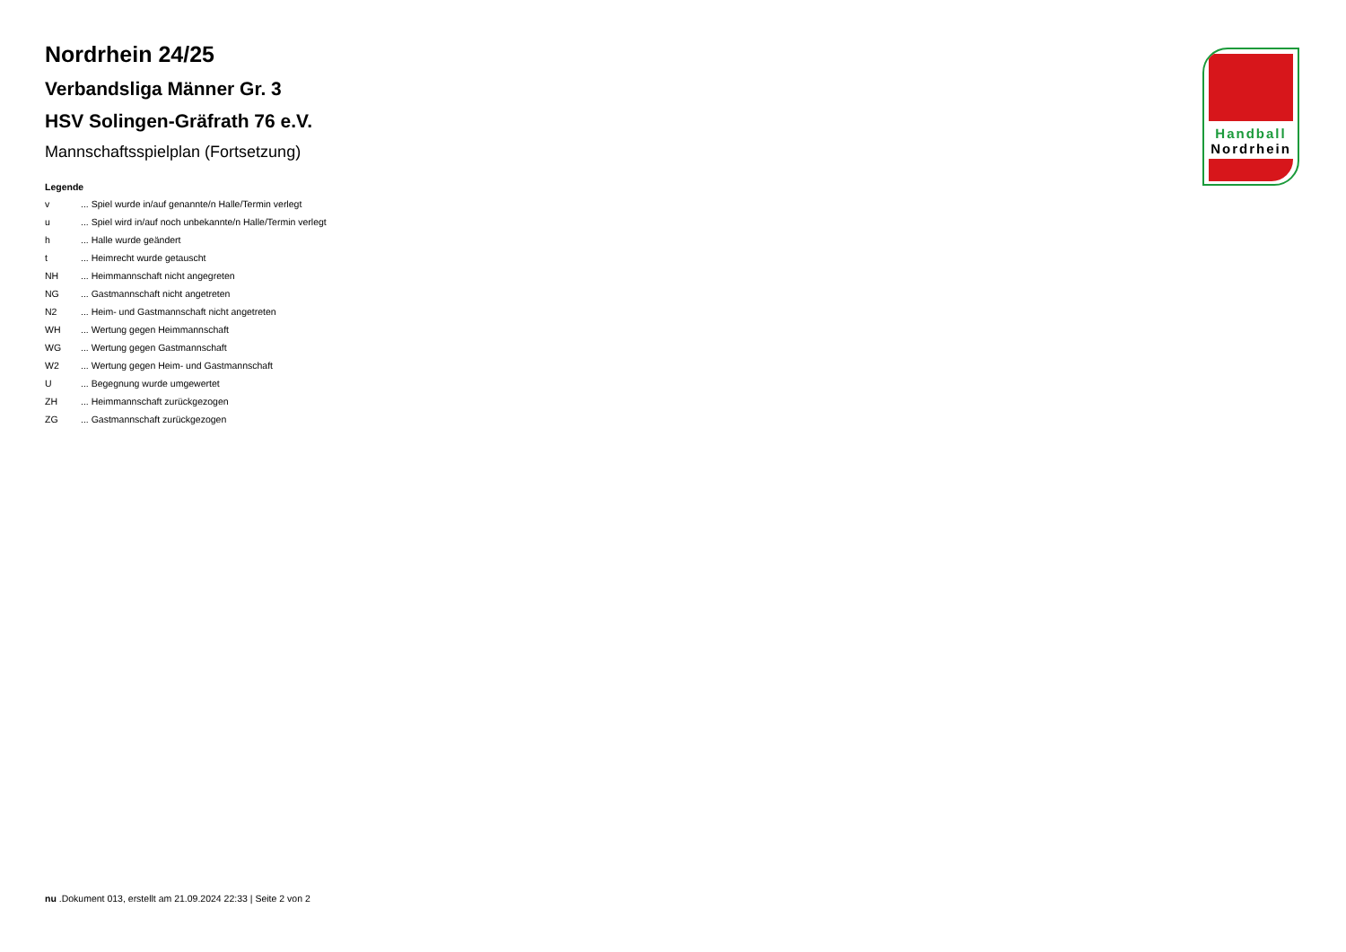Nordrhein 24/25
Verbandsliga Männer Gr. 3
HSV Solingen-Gräfrath 76 e.V.
Mannschaftsspielplan (Fortsetzung)
Legende
| v | ... Spiel wurde in/auf genannte/n Halle/Termin verlegt |
| u | ... Spiel wird in/auf noch unbekannte/n Halle/Termin verlegt |
| h | ... Halle wurde geändert |
| t | ... Heimrecht wurde getauscht |
| NH | ... Heimmannschaft nicht angegreten |
| NG | ... Gastmannschaft nicht angetreten |
| N2 | ... Heim- und Gastmannschaft nicht angetreten |
| WH | ... Wertung gegen Heimmannschaft |
| WG | ... Wertung gegen Gastmannschaft |
| W2 | ... Wertung gegen Heim- und Gastmannschaft |
| U | ... Begegnung wurde umgewertet |
| ZH | ... Heimmannschaft zurückgezogen |
| ZG | ... Gastmannschaft zurückgezogen |
Handball
Nordrhein
nu .Dokument 013, erstellt am 21.09.2024 22:33 | Seite 2 von 2